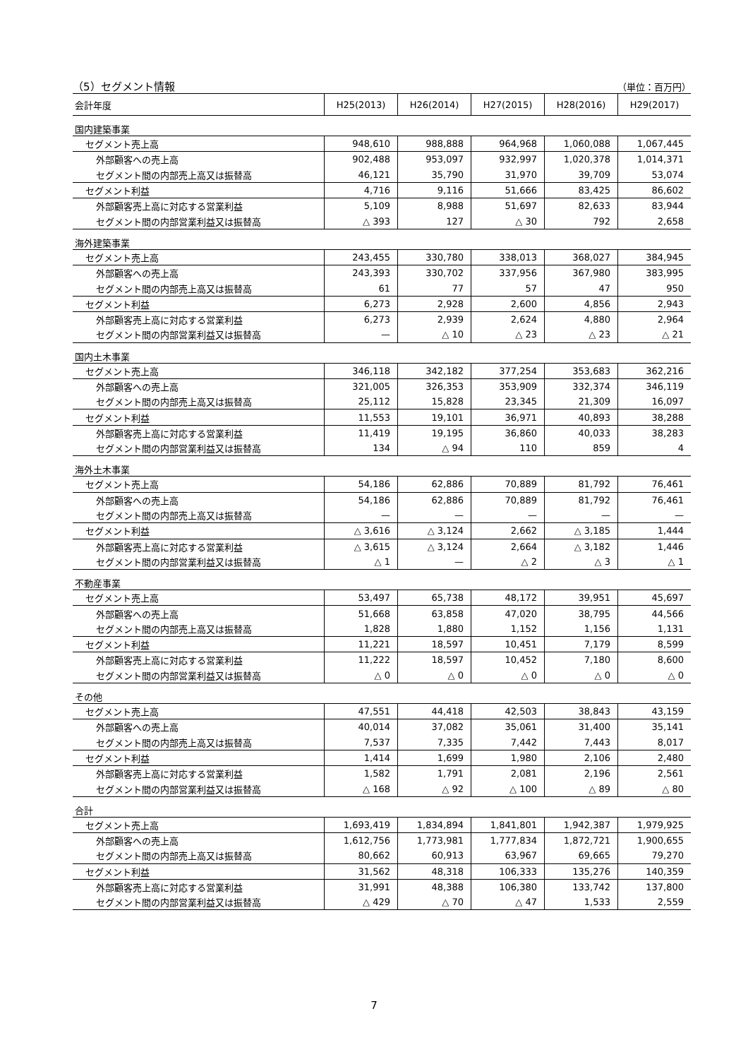（5）セグメント情報 （単位：百万円）
| 会計年度 | H25(2013) | H26(2014) | H27(2015) | H28(2016) | H29(2017) |
| --- | --- | --- | --- | --- | --- |
| 国内建築事業 | | | | | |
| セグメント売上高 | 948,610 | 988,888 | 964,968 | 1,060,088 | 1,067,445 |
| 外部顧客への売上高 | 902,488 | 953,097 | 932,997 | 1,020,378 | 1,014,371 |
| セグメント間の内部売上高又は振替高 | 46,121 | 35,790 | 31,970 | 39,709 | 53,074 |
| セグメント利益 | 4,716 | 9,116 | 51,666 | 83,425 | 86,602 |
| 外部顧客売上高に対応する営業利益 | 5,109 | 8,988 | 51,697 | 82,633 | 83,944 |
| セグメント間の内部営業利益又は振替高 | △ 393 | 127 | △ 30 | 792 | 2,658 |
| 海外建築事業 | | | | | |
| セグメント売上高 | 243,455 | 330,780 | 338,013 | 368,027 | 384,945 |
| 外部顧客への売上高 | 243,393 | 330,702 | 337,956 | 367,980 | 383,995 |
| セグメント間の内部売上高又は振替高 | 61 | 77 | 57 | 47 | 950 |
| セグメント利益 | 6,273 | 2,928 | 2,600 | 4,856 | 2,943 |
| 外部顧客売上高に対応する営業利益 | 6,273 | 2,939 | 2,624 | 4,880 | 2,964 |
| セグメント間の内部営業利益又は振替高 | — | △ 10 | △ 23 | △ 23 | △ 21 |
| 国内土木事業 | | | | | |
| セグメント売上高 | 346,118 | 342,182 | 377,254 | 353,683 | 362,216 |
| 外部顧客への売上高 | 321,005 | 326,353 | 353,909 | 332,374 | 346,119 |
| セグメント間の内部売上高又は振替高 | 25,112 | 15,828 | 23,345 | 21,309 | 16,097 |
| セグメント利益 | 11,553 | 19,101 | 36,971 | 40,893 | 38,288 |
| 外部顧客売上高に対応する営業利益 | 11,419 | 19,195 | 36,860 | 40,033 | 38,283 |
| セグメント間の内部営業利益又は振替高 | 134 | △ 94 | 110 | 859 | 4 |
| 海外土木事業 | | | | | |
| セグメント売上高 | 54,186 | 62,886 | 70,889 | 81,792 | 76,461 |
| 外部顧客への売上高 | 54,186 | 62,886 | 70,889 | 81,792 | 76,461 |
| セグメント間の内部売上高又は振替高 | — | — | — | — | — |
| セグメント利益 | △ 3,616 | △ 3,124 | 2,662 | △ 3,185 | 1,444 |
| 外部顧客売上高に対応する営業利益 | △ 3,615 | △ 3,124 | 2,664 | △ 3,182 | 1,446 |
| セグメント間の内部営業利益又は振替高 | △ 1 | — | △ 2 | △ 3 | △ 1 |
| 不動産事業 | | | | | |
| セグメント売上高 | 53,497 | 65,738 | 48,172 | 39,951 | 45,697 |
| 外部顧客への売上高 | 51,668 | 63,858 | 47,020 | 38,795 | 44,566 |
| セグメント間の内部売上高又は振替高 | 1,828 | 1,880 | 1,152 | 1,156 | 1,131 |
| セグメント利益 | 11,221 | 18,597 | 10,451 | 7,179 | 8,599 |
| 外部顧客売上高に対応する営業利益 | 11,222 | 18,597 | 10,452 | 7,180 | 8,600 |
| セグメント間の内部営業利益又は振替高 | △ 0 | △ 0 | △ 0 | △ 0 | △ 0 |
| その他 | | | | | |
| セグメント売上高 | 47,551 | 44,418 | 42,503 | 38,843 | 43,159 |
| 外部顧客への売上高 | 40,014 | 37,082 | 35,061 | 31,400 | 35,141 |
| セグメント間の内部売上高又は振替高 | 7,537 | 7,335 | 7,442 | 7,443 | 8,017 |
| セグメント利益 | 1,414 | 1,699 | 1,980 | 2,106 | 2,480 |
| 外部顧客売上高に対応する営業利益 | 1,582 | 1,791 | 2,081 | 2,196 | 2,561 |
| セグメント間の内部営業利益又は振替高 | △ 168 | △ 92 | △ 100 | △ 89 | △ 80 |
| 合計 | | | | | |
| セグメント売上高 | 1,693,419 | 1,834,894 | 1,841,801 | 1,942,387 | 1,979,925 |
| 外部顧客への売上高 | 1,612,756 | 1,773,981 | 1,777,834 | 1,872,721 | 1,900,655 |
| セグメント間の内部売上高又は振替高 | 80,662 | 60,913 | 63,967 | 69,665 | 79,270 |
| セグメント利益 | 31,562 | 48,318 | 106,333 | 135,276 | 140,359 |
| 外部顧客売上高に対応する営業利益 | 31,991 | 48,388 | 106,380 | 133,742 | 137,800 |
| セグメント間の内部営業利益又は振替高 | △ 429 | △ 70 | △ 47 | 1,533 | 2,559 |
7